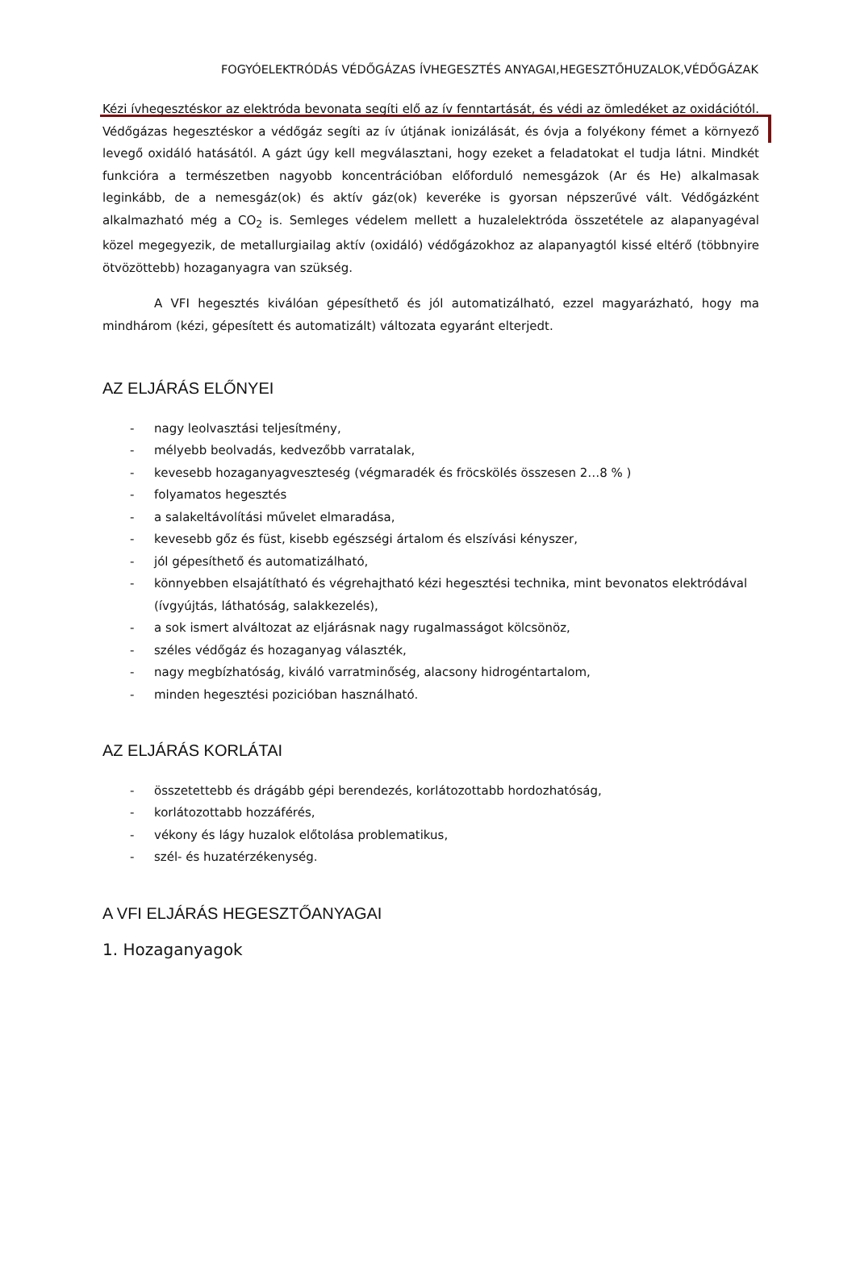FOGYÓELEKTRÓDÁS VÉDŐGÁZAS ÍVHEGESZTÉS ANYAGAI,HEGESZTŐHUZALOK,VÉDŐGÁZAK
Kézi ívhegesztéskor az elektróda bevonata segíti elő az ív fenntartását, és védi az ömledéket az oxidációtól. Védőgázas hegesztéskor a védőgáz segíti az ív útjának ionizálását, és óvja a folyékony fémet a környező levegő oxidáló hatásától. A gázt úgy kell megválasztani, hogy ezeket a feladatokat el tudja látni. Mindkét funkcióra a természetben nagyobb koncentrációban előforduló nemesgázok (Ar és He) alkalmasak leginkább, de a nemesgáz(ok) és aktív gáz(ok) keveréke is gyorsan népszerűvé vált. Védőgázként alkalmazható még a CO<sub>2</sub> is. Semleges védelem mellett a huzalelektróda összetétele az alapanyagéval közel megegyezik, de metallurgiailag aktív (oxidáló) védőgázokhoz az alapanyagtól kissé eltérő (többnyire ötvözöttebb) hozaganyagra van szükség.
A VFI hegesztés kiválóan gépesíthető és jól automatizálható, ezzel magyarázható, hogy ma mindhárom (kézi, gépesített és automatizált) változata egyaránt elterjedt.
AZ ELJÁRÁS ELŐNYEI
- nagy leolvasztási teljesítmény,
- mélyebb beolvadás, kedvezőbb varratalak,
- kevesebb hozaganyagveszteség (végmaradék és fröcskölés összesen 2…8 % )
- folyamatos hegesztés
- a salakeltávolítási művelet elmaradása,
- kevesebb gőz és füst, kisebb egészségi ártalom és elszívási kényszer,
- jól gépesíthető és automatizálható,
- könnyebben elsajátítható és végrehajtható kézi hegesztési technika, mint bevonatos elektródával (ívgyújtás, láthatóság, salakkezelés),
- a sok ismert alváltozat az eljárásnak nagy rugalmasságot kölcsönöz,
- széles védőgáz és hozaganyag választék,
- nagy megbízhatóság, kiváló varratminőség, alacsony hidrogéntartalom,
- minden hegesztési pozicióban használható.
AZ ELJÁRÁS KORLÁTAI
- összetettebb és drágább gépi berendezés, korlátozottabb hordozhatóság,
- korlátozottabb hozzáférés,
- vékony és lágy huzalok előtolása problematikus,
- szél- és huzatérzékenység.
A VFI ELJÁRÁS HEGESZTŐANYAGAI
1. Hozaganyagok